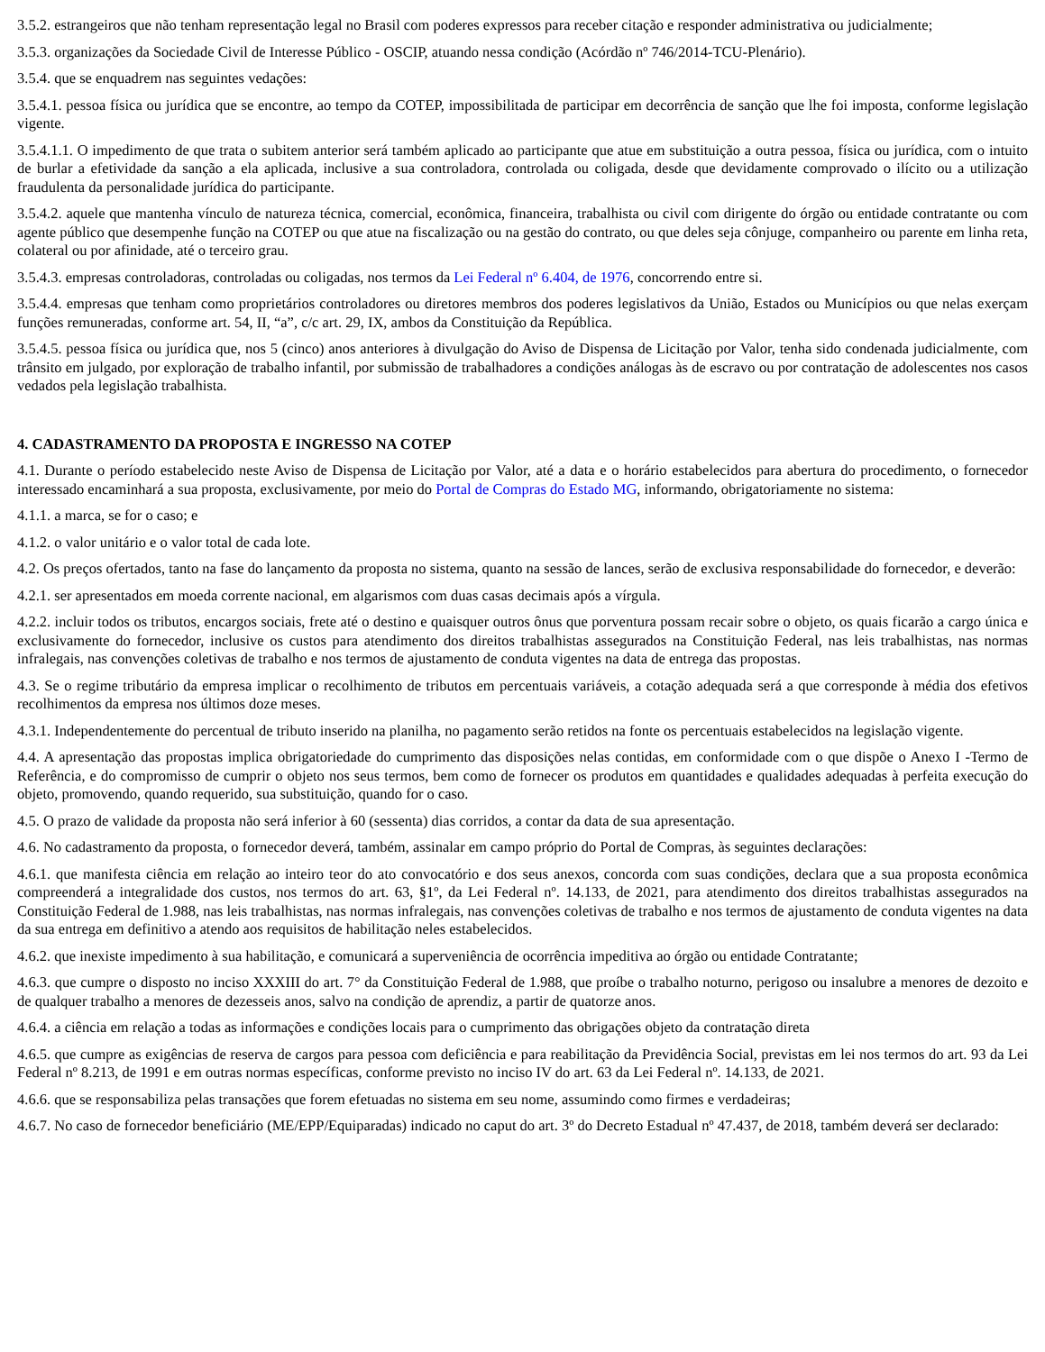3.5.2. estrangeiros que não tenham representação legal no Brasil com poderes expressos para receber citação e responder administrativa ou judicialmente;
3.5.3. organizações da Sociedade Civil de Interesse Público - OSCIP, atuando nessa condição (Acórdão nº 746/2014-TCU-Plenário).
3.5.4. que se enquadrem nas seguintes vedações:
3.5.4.1. pessoa física ou jurídica que se encontre, ao tempo da COTEP, impossibilitada de participar em decorrência de sanção que lhe foi imposta, conforme legislação vigente.
3.5.4.1.1. O impedimento de que trata o subitem anterior será também aplicado ao participante que atue em substituição a outra pessoa, física ou jurídica, com o intuito de burlar a efetividade da sanção a ela aplicada, inclusive a sua controladora, controlada ou coligada, desde que devidamente comprovado o ilícito ou a utilização fraudulenta da personalidade jurídica do participante.
3.5.4.2. aquele que mantenha vínculo de natureza técnica, comercial, econômica, financeira, trabalhista ou civil com dirigente do órgão ou entidade contratante ou com agente público que desempenhe função na COTEP ou que atue na fiscalização ou na gestão do contrato, ou que deles seja cônjuge, companheiro ou parente em linha reta, colateral ou por afinidade, até o terceiro grau.
3.5.4.3. empresas controladoras, controladas ou coligadas, nos termos da Lei Federal nº 6.404, de 1976, concorrendo entre si.
3.5.4.4. empresas que tenham como proprietários controladores ou diretores membros dos poderes legislativos da União, Estados ou Municípios ou que nelas exerçam funções remuneradas, conforme art. 54, II, “a”, c/c art. 29, IX, ambos da Constituição da República.
3.5.4.5. pessoa física ou jurídica que, nos 5 (cinco) anos anteriores à divulgação do Aviso de Dispensa de Licitação por Valor, tenha sido condenada judicialmente, com trânsito em julgado, por exploração de trabalho infantil, por submissão de trabalhadores a condições análogas às de escravo ou por contratação de adolescentes nos casos vedados pela legislação trabalhista.
4. CADASTRAMENTO DA PROPOSTA E INGRESSO NA COTEP
4.1. Durante o período estabelecido neste Aviso de Dispensa de Licitação por Valor, até a data e o horário estabelecidos para abertura do procedimento, o fornecedor interessado encaminhará a sua proposta, exclusivamente, por meio do Portal de Compras do Estado MG, informando, obrigatoriamente no sistema:
4.1.1. a marca, se for o caso; e
4.1.2. o valor unitário e o valor total de cada lote.
4.2. Os preços ofertados, tanto na fase do lançamento da proposta no sistema, quanto na sessão de lances, serão de exclusiva responsabilidade do fornecedor, e deverão:
4.2.1. ser apresentados em moeda corrente nacional, em algarismos com duas casas decimais após a vírgula.
4.2.2. incluir todos os tributos, encargos sociais, frete até o destino e quaisquer outros ônus que porventura possam recair sobre o objeto, os quais ficarão a cargo única e exclusivamente do fornecedor, inclusive os custos para atendimento dos direitos trabalhistas assegurados na Constituição Federal, nas leis trabalhistas, nas normas infralegais, nas convenções coletivas de trabalho e nos termos de ajustamento de conduta vigentes na data de entrega das propostas.
4.3. Se o regime tributário da empresa implicar o recolhimento de tributos em percentuais variáveis, a cotação adequada será a que corresponde à média dos efetivos recolhimentos da empresa nos últimos doze meses.
4.3.1. Independentemente do percentual de tributo inserido na planilha, no pagamento serão retidos na fonte os percentuais estabelecidos na legislação vigente.
4.4. A apresentação das propostas implica obrigatoriedade do cumprimento das disposições nelas contidas, em conformidade com o que dispõe o Anexo I -Termo de Referência, e do compromisso de cumprir o objeto nos seus termos, bem como de fornecer os produtos em quantidades e qualidades adequadas à perfeita execução do objeto, promovendo, quando requerido, sua substituição, quando for o caso.
4.5. O prazo de validade da proposta não será inferior à 60 (sessenta) dias corridos, a contar da data de sua apresentação.
4.6. No cadastramento da proposta, o fornecedor deverá, também, assinalar em campo próprio do Portal de Compras, às seguintes declarações:
4.6.1. que manifesta ciência em relação ao inteiro teor do ato convocatório e dos seus anexos, concorda com suas condições, declara que a sua proposta econômica compreenderá a integralidade dos custos, nos termos do art. 63, §1º, da Lei Federal nº. 14.133, de 2021, para atendimento dos direitos trabalhistas assegurados na Constituição Federal de 1.988, nas leis trabalhistas, nas normas infralegais, nas convenções coletivas de trabalho e nos termos de ajustamento de conduta vigentes na data da sua entrega em definitivo a atendo aos requisitos de habilitação neles estabelecidos.
4.6.2. que inexiste impedimento à sua habilitação, e comunicará a superveniência de ocorrência impeditiva ao órgão ou entidade Contratante;
4.6.3. que cumpre o disposto no inciso XXXIII do art. 7° da Constituição Federal de 1.988, que proíbe o trabalho noturno, perigoso ou insalubre a menores de dezoito e de qualquer trabalho a menores de dezesseis anos, salvo na condição de aprendiz, a partir de quatorze anos.
4.6.4. a ciência em relação a todas as informações e condições locais para o cumprimento das obrigações objeto da contratação direta
4.6.5. que cumpre as exigências de reserva de cargos para pessoa com deficiência e para reabilitação da Previdência Social, previstas em lei nos termos do art. 93 da Lei Federal nº 8.213, de 1991 e em outras normas específicas, conforme previsto no inciso IV do art. 63 da Lei Federal nº. 14.133, de 2021.
4.6.6. que se responsabiliza pelas transações que forem efetuadas no sistema em seu nome, assumindo como firmes e verdadeiras;
4.6.7. No caso de fornecedor beneficiário (ME/EPP/Equiparadas) indicado no caput do art. 3º do Decreto Estadual nº 47.437, de 2018, também deverá ser declarado: